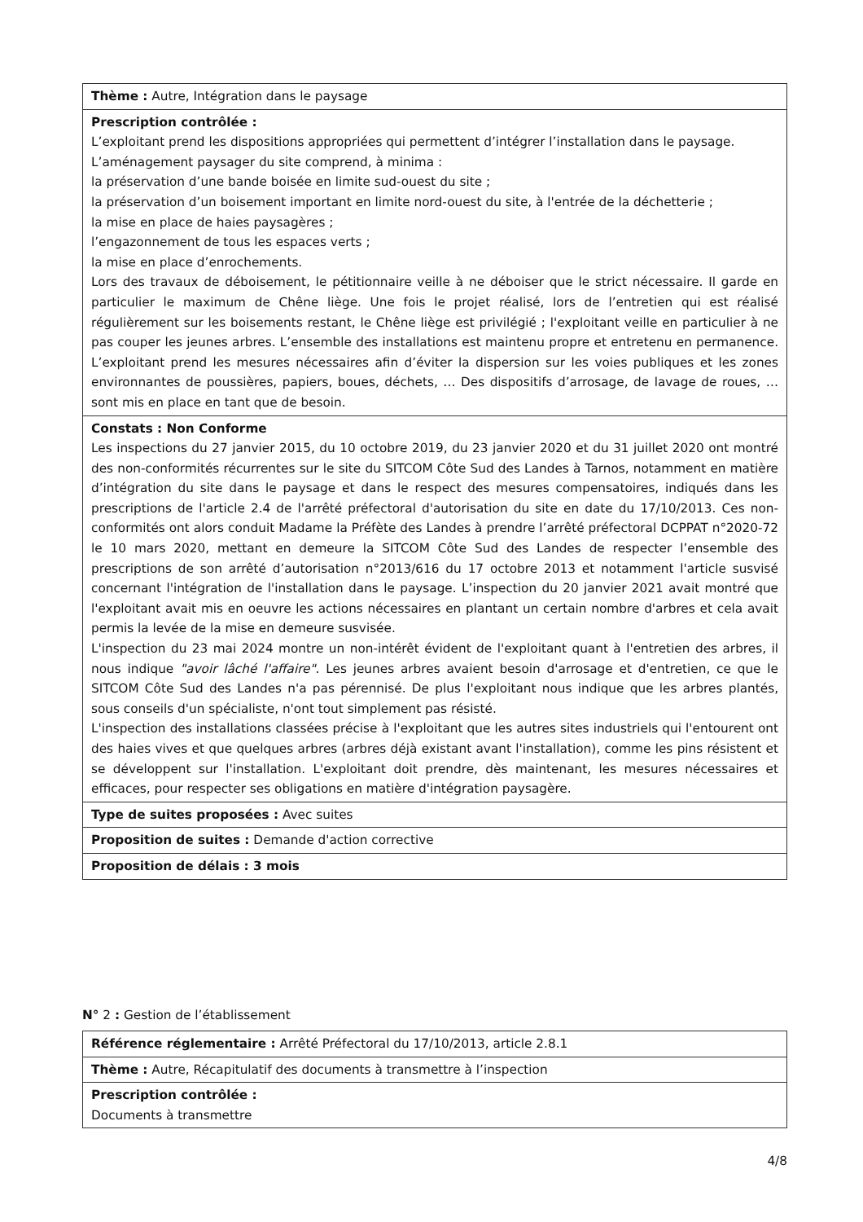| Thème : Autre, Intégration dans le paysage |
| Prescription contrôlée : L’exploitant prend les dispositions appropriées qui permettent d’intégrer l’installation dans le paysage. L’aménagement paysager du site comprend, à minima : la préservation d’une bande boisée en limite sud-ouest du site ; la préservation d’un boisement important en limite nord-ouest du site, à l'entrée de la déchetterie ; la mise en place de haies paysagères ; l’engazonnement de tous les espaces verts ; la mise en place d’enrochements. Lors des travaux de déboisement, le pétitionnaire veille à ne déboiser que le strict nécessaire. Il garde en particulier le maximum de Chêne liège. Une fois le projet réalisé, lors de l’entretien qui est réalisé régulièrement sur les boisements restant, le Chêne liège est privilégié ; l'exploitant veille en particulier à ne pas couper les jeunes arbres. L’ensemble des installations est maintenu propre et entretenu en permanence. L’exploitant prend les mesures nécessaires afin d’éviter la dispersion sur les voies publiques et les zones environnantes de poussières, papiers, boues, déchets, … Des dispositifs d’arrosage, de lavage de roues, … sont mis en place en tant que de besoin. |
| Constats : Non Conforme Les inspections du 27 janvier 2015, du 10 octobre 2019, du 23 janvier 2020 et du 31 juillet 2020 ont montré des non-conformités récurrentes sur le site du SITCOM Côte Sud des Landes à Tarnos, notamment en matière d’intégration du site dans le paysage et dans le respect des mesures compensatoires, indiqués dans les prescriptions de l'article 2.4 de l'arrêté préfectoral d'autorisation du site en date du 17/10/2013. Ces non-conformités ont alors conduit Madame la Préfète des Landes à prendre l’arrêté préfectoral DCPPAT n°2020-72 le 10 mars 2020, mettant en demeure la SITCOM Côte Sud des Landes de respecter l’ensemble des prescriptions de son arrêté d’autorisation n°2013/616 du 17 octobre 2013 et notamment l'article susvisé concernant l'intégration de l'installation dans le paysage. L’inspection du 20 janvier 2021 avait montré que l'exploitant avait mis en oeuvre les actions nécessaires en plantant un certain nombre d'arbres et cela avait permis la levée de la mise en demeure susvisée. L'inspection du 23 mai 2024 montre un non-intérêt évident de l'exploitant quant à l'entretien des arbres, il nous indique "avoir lâché l'affaire" . Les jeunes arbres avaient besoin d'arrosage et d'entretien, ce que le SITCOM Côte Sud des Landes n'a pas pérennisé. De plus l'exploitant nous indique que les arbres plantés, sous conseils d'un spécialiste, n'ont tout simplement pas résisté. L'inspection des installations classées précise à l'exploitant que les autres sites industriels qui l'entourent ont des haies vives et que quelques arbres (arbres déjà existant avant l'installation), comme les pins résistent et se développent sur l'installation. L'exploitant doit prendre, dès maintenant, les mesures nécessaires et efficaces, pour respecter ses obligations en matière d'intégration paysagère. |
| Type de suites proposées : Avec suites |
| Proposition de suites : Demande d'action corrective |
| Proposition de délais : 3 mois |
N° 2 : Gestion de l’établissement
| Référence réglementaire : Arrêté Préfectoral du 17/10/2013, article 2.8.1 |
| Thème : Autre, Récapitulatif des documents à transmettre à l’inspection |
| Prescription contrôlée : Documents à transmettre |
4/8